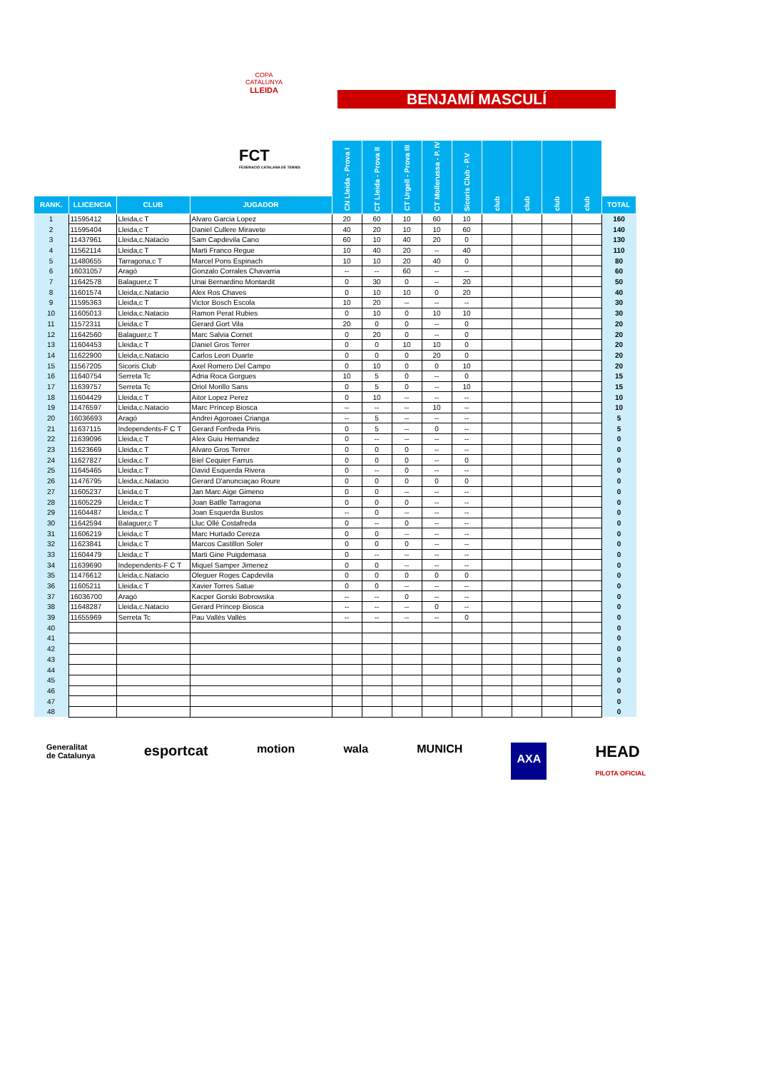COPA
CATALUNYA
LLEIDA
FCT
FEDERACIÓ CATALANA DE TENNIS
BENJAMÍ MASCULÍ
| | | | | CN Lleida - Prova I | CT Lleida - Prova II | CT Urgell - Prova III | CT Mollerussa - P. IV | Sícoris Club - P.V | club | club | club | club | |
| --- | --- | --- | --- | --- | --- | --- | --- | --- | --- | --- | --- | --- | --- |
| RANK. | LLICENCIA | CLUB | JUGADOR | | | | | | | | | | TOTAL |
| 1 | 11595412 | Lleida,c T | Alvaro Garcia Lopez | 20 | 60 | 10 | 60 | 10 | | | | | 160 |
| 2 | 11595404 | Lleida,c T | Daniel Cullere Miravete | 40 | 20 | 10 | 10 | 60 | | | | | 140 |
| 3 | 11437961 | Lleida,c.Natacio | Sam Capdevila Cano | 60 | 10 | 40 | 20 | 0 | | | | | 130 |
| 4 | 11562114 | Lleida,c T | Marti Franco Regue | 10 | 40 | 20 | -- | 40 | | | | | 110 |
| 5 | 11480655 | Tarragona,c T | Marcel Pons Espinach | 10 | 10 | 20 | 40 | 0 | | | | | 80 |
| 6 | 16031057 | Aragó | Gonzalo Corrales Chavarria | -- | -- | 60 | -- | -- | | | | | 60 |
| 7 | 11642578 | Balaguer,c T | Unai Bernardino Montardit | 0 | 30 | 0 | -- | 20 | | | | | 50 |
| 8 | 11601574 | Lleida,c.Natacio | Alex Ros Chaves | 0 | 10 | 10 | 0 | 20 | | | | | 40 |
| 9 | 11595363 | Lleida,c T | Victor Bosch Escola | 10 | 20 | -- | -- | -- | | | | | 30 |
| 10 | 11605013 | Lleida,c.Natacio | Ramon Perat Rubies | 0 | 10 | 0 | 10 | 10 | | | | | 30 |
| 11 | 11572311 | Lleida,c T | Gerard Gort Vila | 20 | 0 | 0 | -- | 0 | | | | | 20 |
| 12 | 11642560 | Balaguer,c T | Marc Salvia Cornet | 0 | 20 | 0 | -- | 0 | | | | | 20 |
| 13 | 11604453 | Lleida,c T | Daniel Gros Terrer | 0 | 0 | 10 | 10 | 0 | | | | | 20 |
| 14 | 11622900 | Lleida,c.Natacio | Carlos Leon Duarte | 0 | 0 | 0 | 20 | 0 | | | | | 20 |
| 15 | 11567205 | Sicoris Club | Axel Romero Del Campo | 0 | 10 | 0 | 0 | 10 | | | | | 20 |
| 16 | 11640754 | Serreta Tc | Adria Roca Gorgues | 10 | 5 | 0 | -- | 0 | | | | | 15 |
| 17 | 11639757 | Serreta Tc | Oriol Morillo Sans | 0 | 5 | 0 | -- | 10 | | | | | 15 |
| 18 | 11604429 | Lleida,c T | Aitor Lopez Perez | 0 | 10 | -- | -- | -- | | | | | 10 |
| 19 | 11476597 | Lleida,c.Natacio | Marc Príncep Biosca | -- | -- | -- | 10 | -- | | | | | 10 |
| 20 | 16036693 | Aragó | Andrei Agoroaei Crianga | -- | 5 | -- | -- | -- | | | | | 5 |
| 21 | 11637115 | Independents-F C T | Gerard Fonfreda Piris | 0 | 5 | -- | 0 | -- | | | | | 5 |
| 22 | 11639096 | Lleida,c T | Alex Guiu Hernandez | 0 | -- | -- | -- | -- | | | | | 0 |
| 23 | 11623669 | Lleida,c T | Alvaro Gros Terrer | 0 | 0 | 0 | -- | -- | | | | | 0 |
| 24 | 11627827 | Lleida,c T | Biel Cequier Farrus | 0 | 0 | 0 | -- | 0 | | | | | 0 |
| 25 | 11645465 | Lleida,c T | David Esquerda Rivera | 0 | -- | 0 | -- | -- | | | | | 0 |
| 26 | 11476795 | Lleida,c.Natacio | Gerard D'anunciaçao Roure | 0 | 0 | 0 | 0 | 0 | | | | | 0 |
| 27 | 11605237 | Lleida,c T | Jan Marc Aige Gimeno | 0 | 0 | -- | -- | -- | | | | | 0 |
| 28 | 11605229 | Lleida,c T | Joan Batlle Tarragona | 0 | 0 | 0 | -- | -- | | | | | 0 |
| 29 | 11604487 | Lleida,c T | Joan Esquerda Bustos | -- | 0 | -- | -- | -- | | | | | 0 |
| 30 | 11642594 | Balaguer,c T | Lluc Ollé Costafreda | 0 | -- | 0 | -- | -- | | | | | 0 |
| 31 | 11606219 | Lleida,c T | Marc Hurtado Cereza | 0 | 0 | -- | -- | -- | | | | | 0 |
| 32 | 11623841 | Lleida,c T | Marcos Castillon Soler | 0 | 0 | 0 | -- | -- | | | | | 0 |
| 33 | 11604479 | Lleida,c T | Marti Gine Puigdemasa | 0 | -- | -- | -- | -- | | | | | 0 |
| 34 | 11639690 | Independents-F C T | Miquel Samper Jimenez | 0 | 0 | -- | -- | -- | | | | | 0 |
| 35 | 11476612 | Lleida,c.Natacio | Oleguer Roges Capdevila | 0 | 0 | 0 | 0 | 0 | | | | | 0 |
| 36 | 11605211 | Lleida,c T | Xavier Torres Satue | 0 | 0 | -- | -- | -- | | | | | 0 |
| 37 | 16036700 | Aragó | Kacper Gorski Bobrowska | -- | -- | 0 | -- | -- | | | | | 0 |
| 38 | 11648287 | Lleida,c.Natacio | Gerard Príncep Biosca | -- | -- | -- | 0 | -- | | | | | 0 |
| 39 | 11655969 | Serreta Tc | Pau Vallès Vallès | -- | -- | -- | -- | 0 | | | | | 0 |
| 40 | | | | | | | | | | | | | 0 |
| 41 | | | | | | | | | | | | | 0 |
| 42 | | | | | | | | | | | | | 0 |
| 43 | | | | | | | | | | | | | 0 |
| 44 | | | | | | | | | | | | | 0 |
| 45 | | | | | | | | | | | | | 0 |
| 46 | | | | | | | | | | | | | 0 |
| 47 | | | | | | | | | | | | | 0 |
| 48 | | | | | | | | | | | | | 0 |
Generalitat
de Catalunya esportcat motion wala MUNICH AXA HEAD
PILOTA OFICIAL